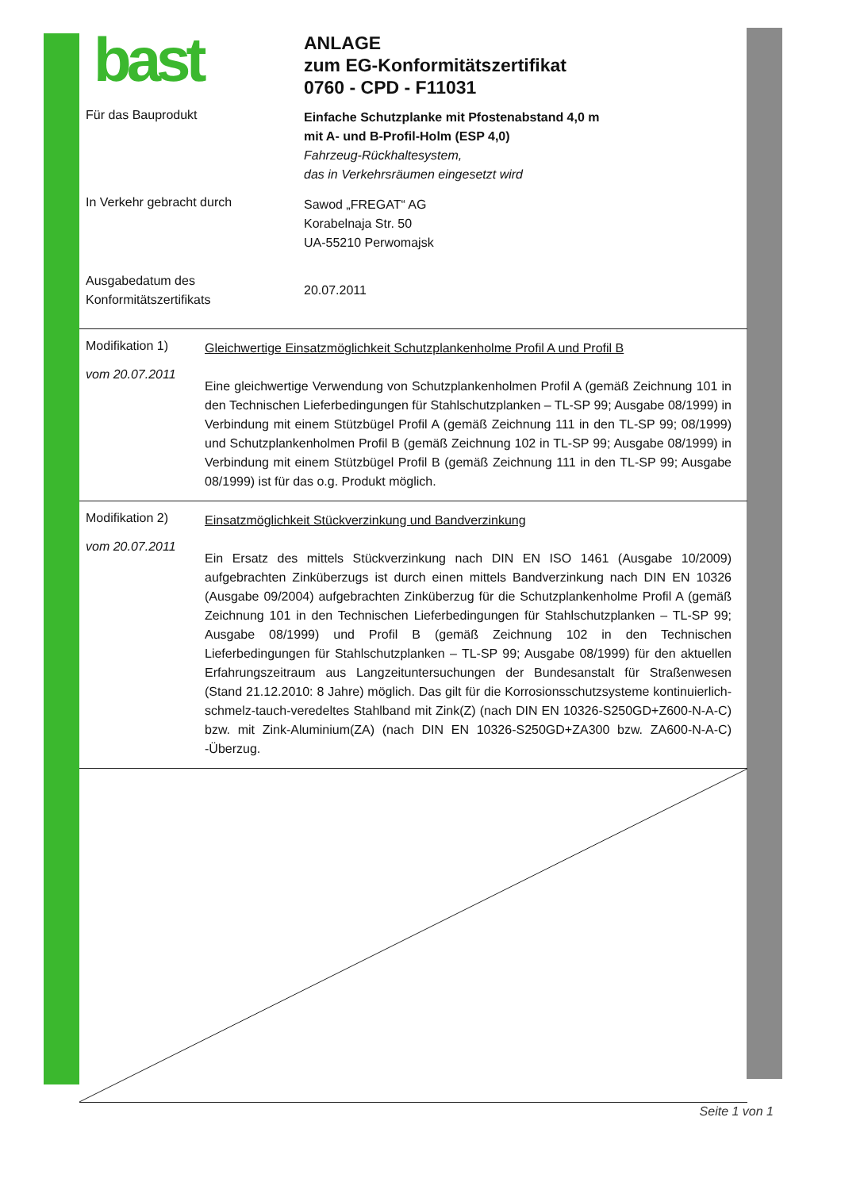bast
ANLAGE
zum EG-Konformitätszertifikat
0760 - CPD - F11031
Für das Bauprodukt
Einfache Schutzplanke mit Pfostenabstand 4,0 m
mit A- und B-Profil-Holm (ESP 4,0)
Fahrzeug-Rückhaltesystem,
das in Verkehrsräumen eingesetzt wird
In Verkehr gebracht durch
Sawod „FREGAT“ AG
Korabelnaja Str. 50
UA-55210 Perwomajsk
Ausgabedatum des
Konformitätszertifikats
20.07.2011
Modifikation 1)
vom 20.07.2011
Gleichwertige Einsatzmöglichkeit Schutzplankenholme Profil A und Profil B
Eine gleichwertige Verwendung von Schutzplankenholmen Profil A (gemäß Zeichnung 101 in den Technischen Lieferbedingungen für Stahlschutzplanken – TL-SP 99; Ausgabe 08/1999) in Verbindung mit einem Stützbügel Profil A (gemäß Zeichnung 111 in den TL-SP 99; 08/1999) und Schutzplankenholmen Profil B (gemäß Zeichnung 102 in TL-SP 99; Ausgabe 08/1999) in Verbindung mit einem Stützbügel Profil B (gemäß Zeichnung 111 in den TL-SP 99; Ausgabe 08/1999) ist für das o.g. Produkt möglich.
Modifikation 2)
vom 20.07.2011
Einsatzmöglichkeit Stückverzinkung und Bandverzinkung
Ein Ersatz des mittels Stückverzinkung nach DIN EN ISO 1461 (Ausgabe 10/2009) aufgebrachten Zinküberzugs ist durch einen mittels Bandverzinkung nach DIN EN 10326 (Ausgabe 09/2004) aufgebrachten Zinküberzug für die Schutzplankenholme Profil A (gemäß Zeichnung 101 in den Technischen Lieferbedingungen für Stahlschutzplanken – TL-SP 99; Ausgabe 08/1999) und Profil B (gemäß Zeichnung 102 in den Technischen Lieferbedingungen für Stahlschutzplanken – TL-SP 99; Ausgabe 08/1999) für den aktuellen Erfahrungszeitraum aus Langzeituntersuchungen der Bundesanstalt für Straßenwesen (Stand 21.12.2010: 8 Jahre) möglich. Das gilt für die Korrosionsschutzsysteme kontinuierlich-schmelz-tauch-veredeltes Stahlband mit Zink(Z) (nach DIN EN 10326-S250GD+Z600-N-A-C) bzw. mit Zink-Aluminium(ZA) (nach DIN EN 10326-S250GD+ZA300 bzw. ZA600-N-A-C) -Überzug.
Seite 1 von 1